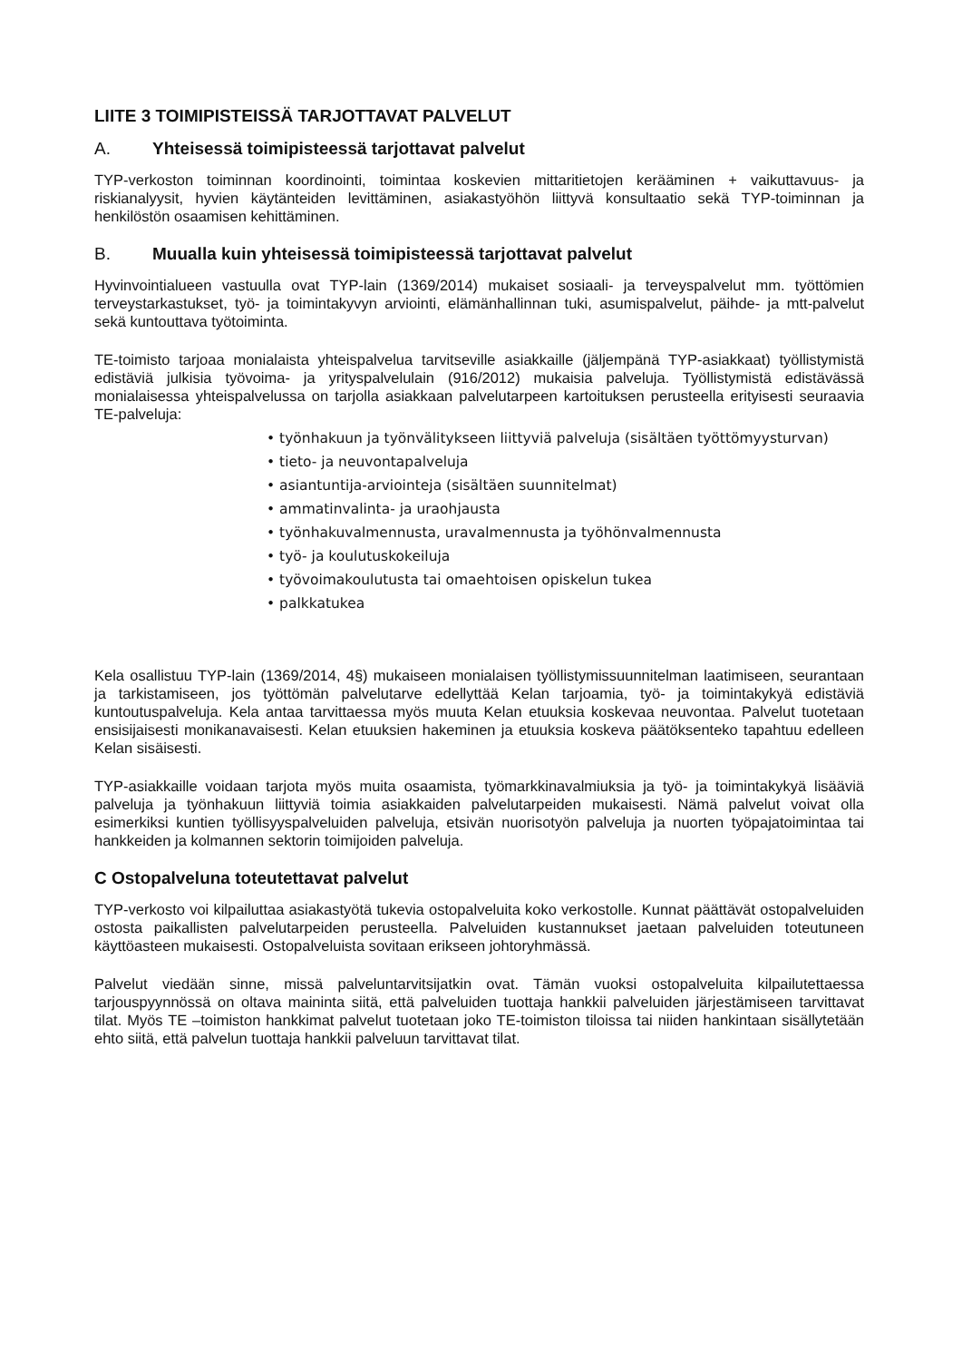LIITE 3 TOIMIPISTEISSÄ TARJOTTAVAT PALVELUT
A. Yhteisessä toimipisteessä tarjottavat palvelut
TYP-verkoston toiminnan koordinointi, toimintaa koskevien mittaritietojen kerääminen + vaikuttavuus- ja riskianalyysit, hyvien käytänteiden levittäminen, asiakastyöhön liittyvä konsultaatio sekä TYP-toiminnan ja henkilöstön osaamisen kehittäminen.
B. Muualla kuin yhteisessä toimipisteessä tarjottavat palvelut
Hyvinvointialueen vastuulla ovat TYP-lain (1369/2014) mukaiset sosiaali- ja terveyspalvelut mm. työttömien terveystarkastukset, työ- ja toimintakyvyn arviointi, elämänhallinnan tuki, asumispalvelut, päihde- ja mtt-palvelut sekä kuntouttava työtoiminta.
TE-toimisto tarjoaa monialaista yhteispalvelua tarvitseville asiakkaille (jäljempänä TYP-asiakkaat) työllistymistä edistäviä julkisia työvoima- ja yrityspalvelulain (916/2012) mukaisia palveluja. Työllistymistä edistävässä monialaisessa yhteispalvelussa on tarjolla asiakkaan palvelutarpeen kartoituksen perusteella erityisesti seuraavia TE-palveluja:
• työnhakuun ja työnvälitykseen liittyviä palveluja (sisältäen työttömyysturvan)
• tieto- ja neuvontapalveluja
• asiantuntija-arviointeja (sisältäen suunnitelmat)
• ammatinvalinta- ja uraohjausta
• työnhakuvalmennusta, uravalmennusta ja työhönvalmennusta
• työ- ja koulutuskokeiluja
• työvoimakoulutusta tai omaehtoisen opiskelun tukea
• palkkatukea
Kela osallistuu TYP-lain (1369/2014, 4§) mukaiseen monialaisen työllistymissuunnitelman laatimiseen, seurantaan ja tarkistamiseen, jos työttömän palvelutarve edellyttää Kelan tarjoamia, työ- ja toimintakykyä edistäviä kuntoutuspalveluja. Kela antaa tarvittaessa myös muuta Kelan etuuksia koskevaa neuvontaa. Palvelut tuotetaan ensisijaisesti monikanavaisesti. Kelan etuuksien hakeminen ja etuuksia koskeva päätöksenteko tapahtuu edelleen Kelan sisäisesti.
TYP-asiakkaille voidaan tarjota myös muita osaamista, työmarkkinavalmiuksia ja työ- ja toimintakykyä lisääviä palveluja ja työnhakuun liittyviä toimia asiakkaiden palvelutarpeiden mukaisesti. Nämä palvelut voivat olla esimerkiksi kuntien työllisyyspalveluiden palveluja, etsivän nuorisotyön palveluja ja nuorten työpajatoimintaa tai hankkeiden ja kolmannen sektorin toimijoiden palveluja.
C Ostopalveluna toteutettavat palvelut
TYP-verkosto voi kilpailuttaa asiakastyötä tukevia ostopalveluita koko verkostolle. Kunnat päättävät ostopalveluiden ostosta paikallisten palvelutarpeiden perusteella. Palveluiden kustannukset jaetaan palveluiden toteutuneen käyttöasteen mukaisesti. Ostopalveluista sovitaan erikseen johtoryhmässä.
Palvelut viedään sinne, missä palveluntarvitsijatkin ovat. Tämän vuoksi ostopalveluita kilpailutettaessa tarjouspyynnössä on oltava maininta siitä, että palveluiden tuottaja hankkii palveluiden järjestämiseen tarvittavat tilat. Myös TE –toimiston hankkimat palvelut tuotetaan joko TE-toimiston tiloissa tai niiden hankintaan sisällytetään ehto siitä, että palvelun tuottaja hankkii palveluun tarvittavat tilat.